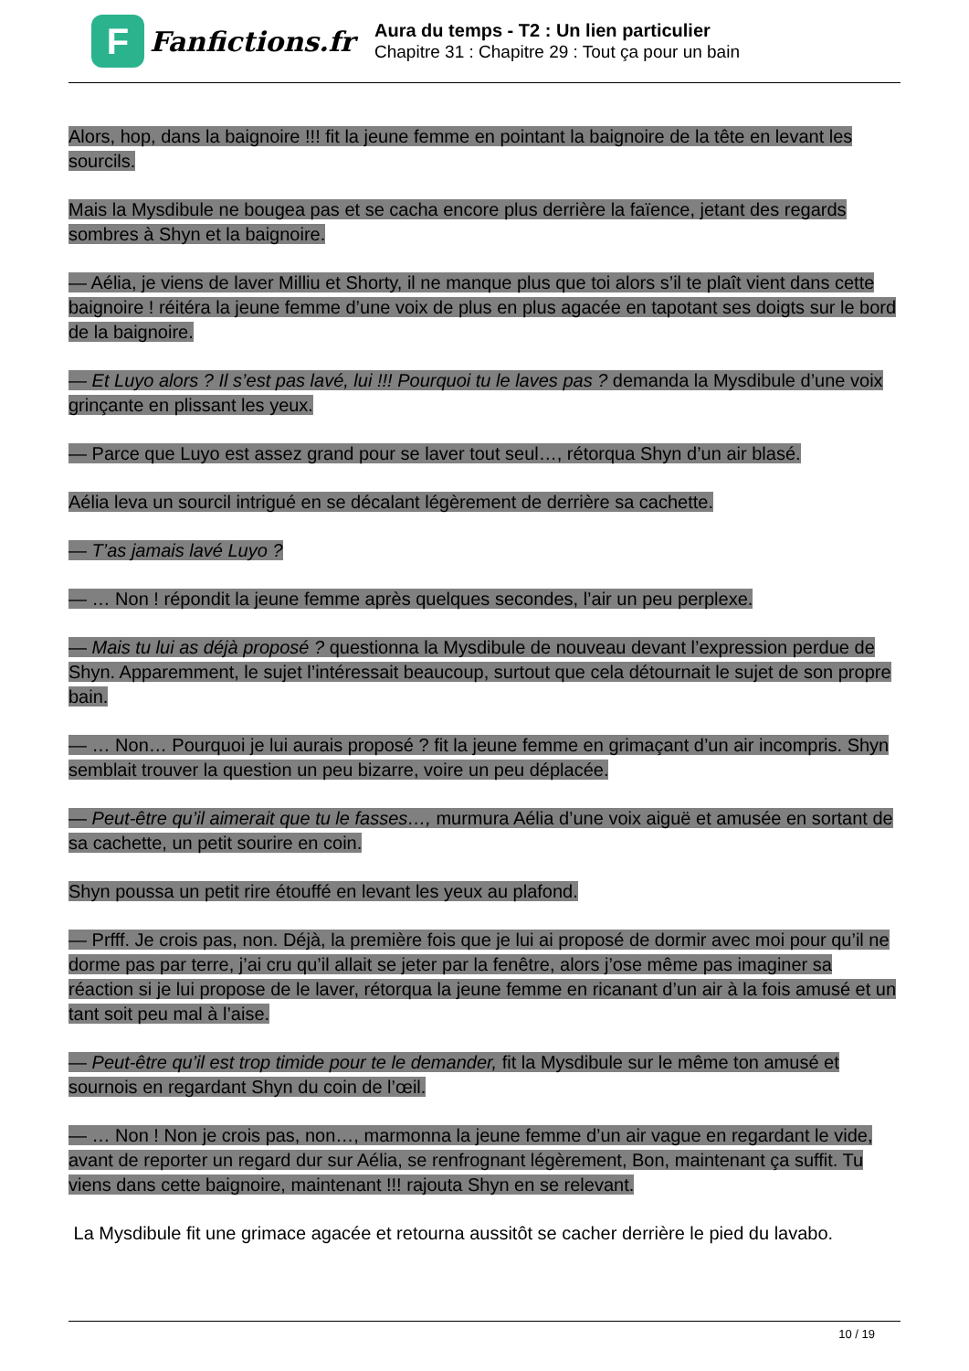F
Fanfictions.fr
Aura du temps - T2 : Un lien particulier
Chapitre 31 : Chapitre 29 : Tout ça pour un bain
Alors, hop, dans la baignoire !!! fit la jeune femme en pointant la baignoire de la tête en levant les sourcils.
Mais la Mysdibule ne bougea pas et se cacha encore plus derrière la faïence, jetant des regards sombres à Shyn et la baignoire.
— Aélia, je viens de laver Milliu et Shorty, il ne manque plus que toi alors s’il te plaît vient dans cette baignoire ! réitéra la jeune femme d’une voix de plus en plus agacée en tapotant ses doigts sur le bord de la baignoire.
— Et Luyo alors ? Il s’est pas lavé, lui !!! Pourquoi tu le laves pas ? demanda la Mysdibule d’une voix grinçante en plissant les yeux.
— Parce que Luyo est assez grand pour se laver tout seul…, rétorqua Shyn d’un air blasé.
Aélia leva un sourcil intrigué en se décalant légèrement de derrière sa cachette.
— T’as jamais lavé Luyo ?
— … Non ! répondit la jeune femme après quelques secondes, l’air un peu perplexe.
— Mais tu lui as déjà proposé ? questionna la Mysdibule de nouveau devant l’expression perdue de Shyn. Apparemment, le sujet l’intéressait beaucoup, surtout que cela détournait le sujet de son propre bain.
— … Non… Pourquoi je lui aurais proposé ? fit la jeune femme en grimaçant d’un air incompris. Shyn semblait trouver la question un peu bizarre, voire un peu déplacée.
— Peut-être qu’il aimerait que tu le fasses…, murmura Aélia d’une voix aiguë et amusée en sortant de sa cachette, un petit sourire en coin.
Shyn poussa un petit rire étouffé en levant les yeux au plafond.
— Prfff. Je crois pas, non. Déjà, la première fois que je lui ai proposé de dormir avec moi pour qu’il ne dorme pas par terre, j’ai cru qu’il allait se jeter par la fenêtre, alors j’ose même pas imaginer sa réaction si je lui propose de le laver, rétorqua la jeune femme en ricanant d’un air à la fois amusé et un tant soit peu mal à l’aise.
— Peut-être qu’il est trop timide pour te le demander, fit la Mysdibule sur le même ton amusé et sournois en regardant Shyn du coin de l’œil.
— … Non ! Non je crois pas, non…, marmonna la jeune femme d’un air vague en regardant le vide, avant de reporter un regard dur sur Aélia, se renfrognant légèrement, Bon, maintenant ça suffit. Tu viens dans cette baignoire, maintenant !!! rajouta Shyn en se relevant.
La Mysdibule fit une grimace agacée et retourna aussitôt se cacher derrière le pied du lavabo.
10 / 19